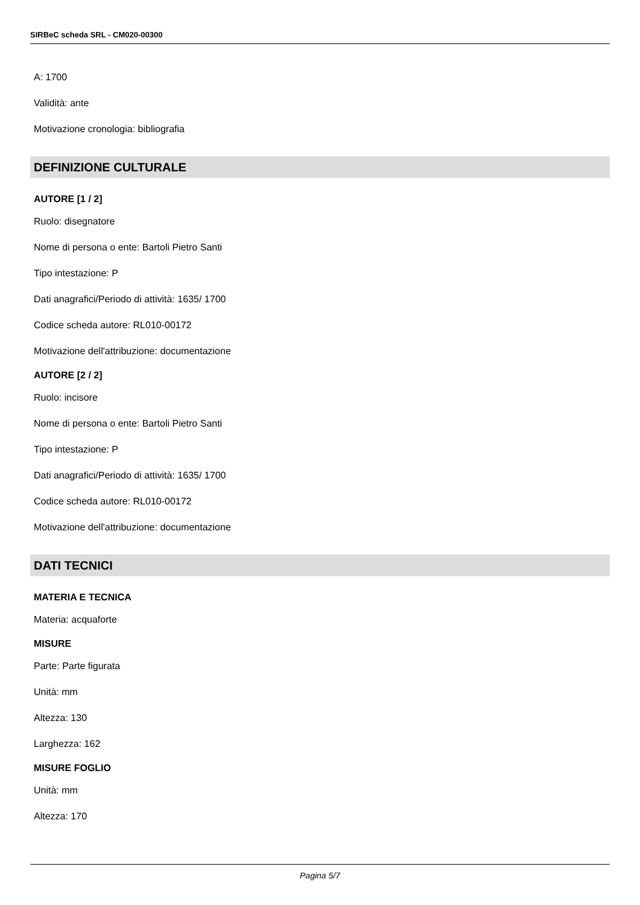SIRBeC scheda SRL - CM020-00300
A: 1700
Validità: ante
Motivazione cronologia: bibliografia
DEFINIZIONE CULTURALE
AUTORE [1 / 2]
Ruolo: disegnatore
Nome di persona o ente: Bartoli Pietro Santi
Tipo intestazione: P
Dati anagrafici/Periodo di attività: 1635/ 1700
Codice scheda autore: RL010-00172
Motivazione dell'attribuzione: documentazione
AUTORE [2 / 2]
Ruolo: incisore
Nome di persona o ente: Bartoli Pietro Santi
Tipo intestazione: P
Dati anagrafici/Periodo di attività: 1635/ 1700
Codice scheda autore: RL010-00172
Motivazione dell'attribuzione: documentazione
DATI TECNICI
MATERIA E TECNICA
Materia: acquaforte
MISURE
Parte: Parte figurata
Unità: mm
Altezza: 130
Larghezza: 162
MISURE FOGLIO
Unità: mm
Altezza: 170
Pagina 5/7